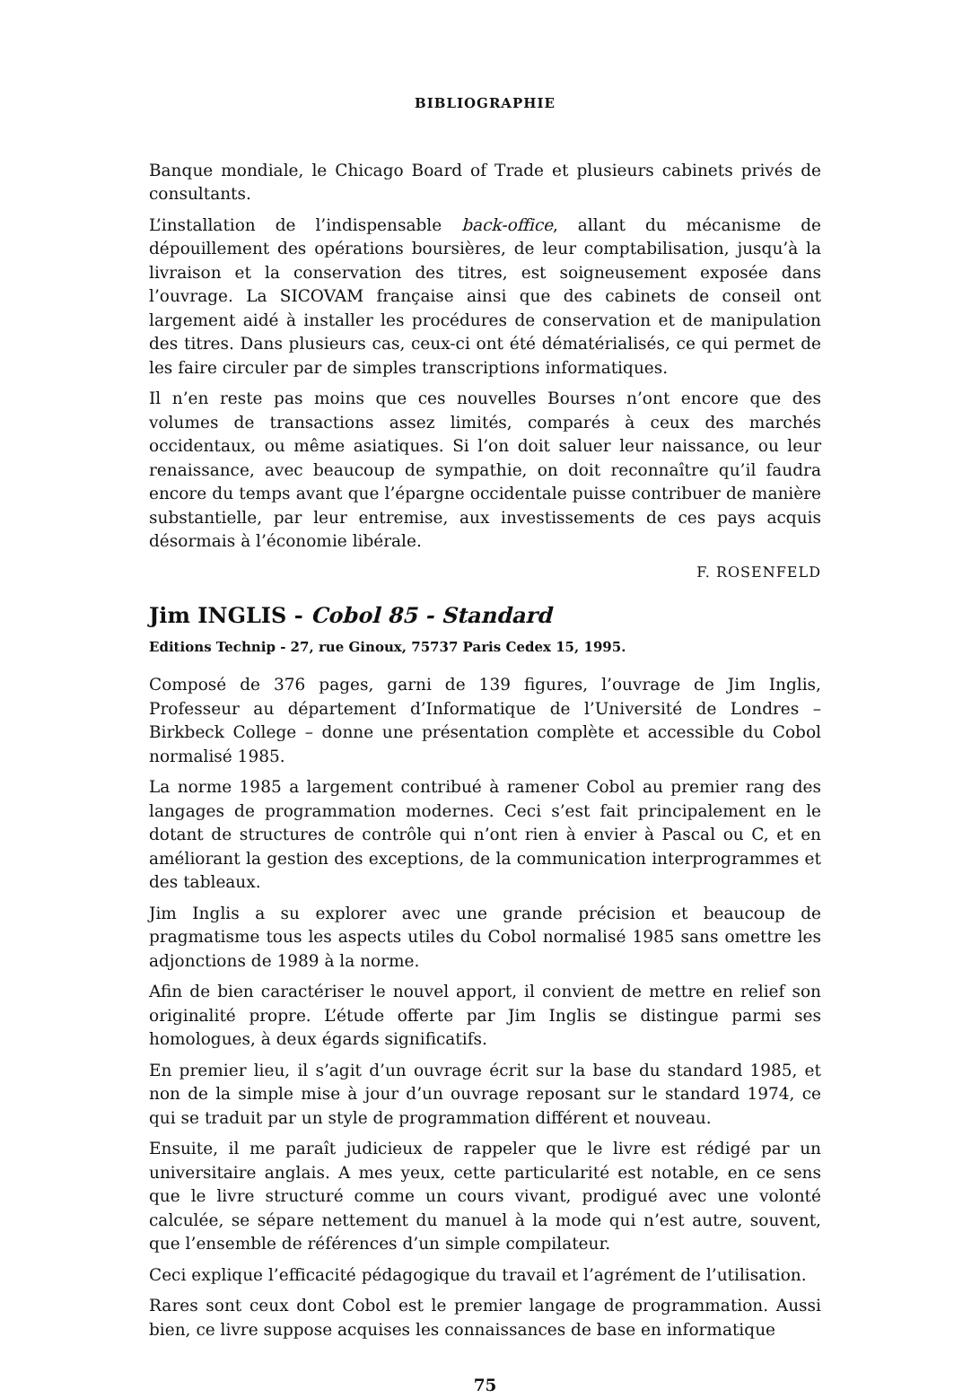BIBLIOGRAPHIE
Banque mondiale, le Chicago Board of Trade et plusieurs cabinets privés de consultants.
L’installation de l’indispensable back-office, allant du mécanisme de dépouillement des opérations boursières, de leur comptabilisation, jusqu’à la livraison et la conservation des titres, est soigneusement exposée dans l’ouvrage. La SICOVAM française ainsi que des cabinets de conseil ont largement aidé à installer les procédures de conservation et de manipulation des titres. Dans plusieurs cas, ceux-ci ont été dématérialisés, ce qui permet de les faire circuler par de simples transcriptions informatiques.
Il n’en reste pas moins que ces nouvelles Bourses n’ont encore que des volumes de transactions assez limités, comparés à ceux des marchés occidentaux, ou même asiatiques. Si l’on doit saluer leur naissance, ou leur renaissance, avec beaucoup de sympathie, on doit reconnaître qu’il faudra encore du temps avant que l’épargne occidentale puisse contribuer de manière substantielle, par leur entremise, aux investissements de ces pays acquis désormais à l’économie libérale.
F. ROSENFELD
Jim INGLIS - Cobol 85 - Standard
Editions Technip - 27, rue Ginoux, 75737 Paris Cedex 15, 1995.
Composé de 376 pages, garni de 139 figures, l’ouvrage de Jim Inglis, Professeur au département d’Informatique de l’Université de Londres – Birkbeck College – donne une présentation complète et accessible du Cobol normalisé 1985.
La norme 1985 a largement contribué à ramener Cobol au premier rang des langages de programmation modernes. Ceci s’est fait principalement en le dotant de structures de contrôle qui n’ont rien à envier à Pascal ou C, et en améliorant la gestion des exceptions, de la communication interprogrammes et des tableaux.
Jim Inglis a su explorer avec une grande précision et beaucoup de pragmatisme tous les aspects utiles du Cobol normalisé 1985 sans omettre les adjonctions de 1989 à la norme.
Afin de bien caractériser le nouvel apport, il convient de mettre en relief son originalité propre. L’étude offerte par Jim Inglis se distingue parmi ses homologues, à deux égards significatifs.
En premier lieu, il s’agit d’un ouvrage écrit sur la base du standard 1985, et non de la simple mise à jour d’un ouvrage reposant sur le standard 1974, ce qui se traduit par un style de programmation différent et nouveau.
Ensuite, il me paraît judicieux de rappeler que le livre est rédigé par un universitaire anglais. A mes yeux, cette particularité est notable, en ce sens que le livre structuré comme un cours vivant, prodigué avec une volonté calculée, se sépare nettement du manuel à la mode qui n’est autre, souvent, que l’ensemble de références d’un simple compilateur.
Ceci explique l’efficacité pédagogique du travail et l’agrément de l’utilisation.
Rares sont ceux dont Cobol est le premier langage de programmation. Aussi bien, ce livre suppose acquises les connaissances de base en informatique
75